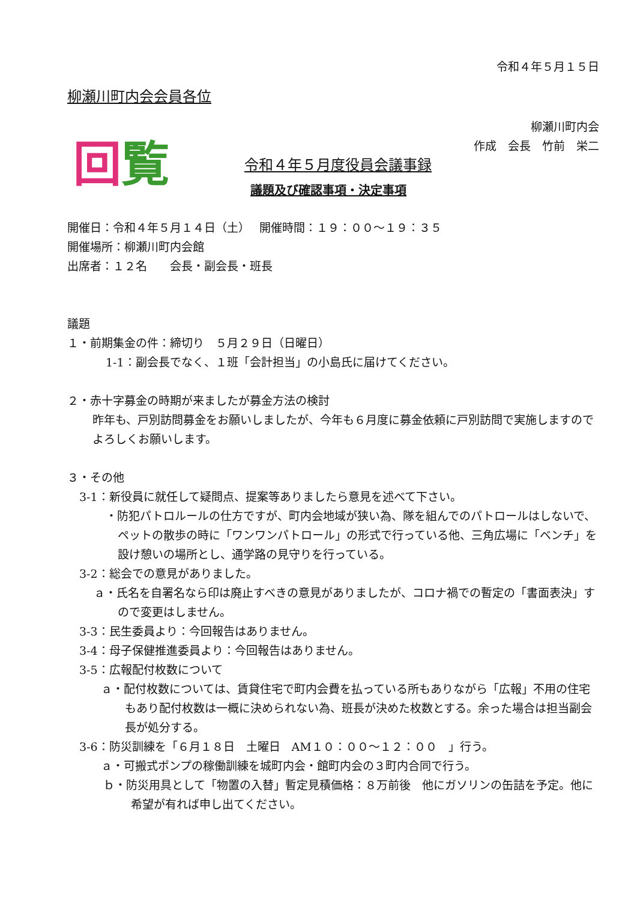令和４年５月１５日
柳瀬川町内会会員各位
柳瀬川町内会
作成　会長　竹前　栄二
回覧
令和４年５月度役員会議事録
議題及び確認事項・決定事項
開催日：令和４年５月１４日（土）　 開催時間：１９：００～１９：３５
開催場所：柳瀬川町内会館
出席者：１２名　　会長・副会長・班長
議題
１・前期集金の件：締切り　５月２９日（日曜日）
1-1：副会長でなく、１班「会計担当」の小島氏に届けてください。
２・赤十字募金の時期が来ましたが募金方法の検討
昨年も、戸別訪問募金をお願いしましたが、今年も６月度に募金依頼に戸別訪問で実施しますのでよろしくお願いします。
３・その他
3-1：新役員に就任して疑問点、提案等ありましたら意見を述べて下さい。
・防犯パトロルールの仕方ですが、町内会地域が狭い為、隊を組んでのパトロールはしないで、ペットの散歩の時に「ワンワンパトロール」の形式で行っている他、三角広場に「ベンチ」を設け憩いの場所とし、通学路の見守りを行っている。
3-2：総会での意見がありました。
ａ・氏名を自署名なら印は廃止すべきの意見がありましたが、コロナ禍での暫定の「書面表決」すので変更はしません。
3-3：民生委員より：今回報告はありません。
3-4：母子保健推進委員より：今回報告はありません。
3-5：広報配付枚数について
ａ・配付枚数については、賃貸住宅で町内会費を払っている所もありながら「広報」不用の住宅もあり配付枚数は一概に決められない為、班長が決めた枚数とする。余った場合は担当副会長が処分する。
3-6：防災訓練を「６月１８日　土曜日　AM１０：００～１２：００　」行う。
ａ・可搬式ポンプの稼働訓練を城町内会・館町内会の３町内合同で行う。
ｂ・防災用具として「物置の入替」暫定見積価格：８万前後　他にガソリンの缶詰を予定。他に希望が有れば申し出てください。